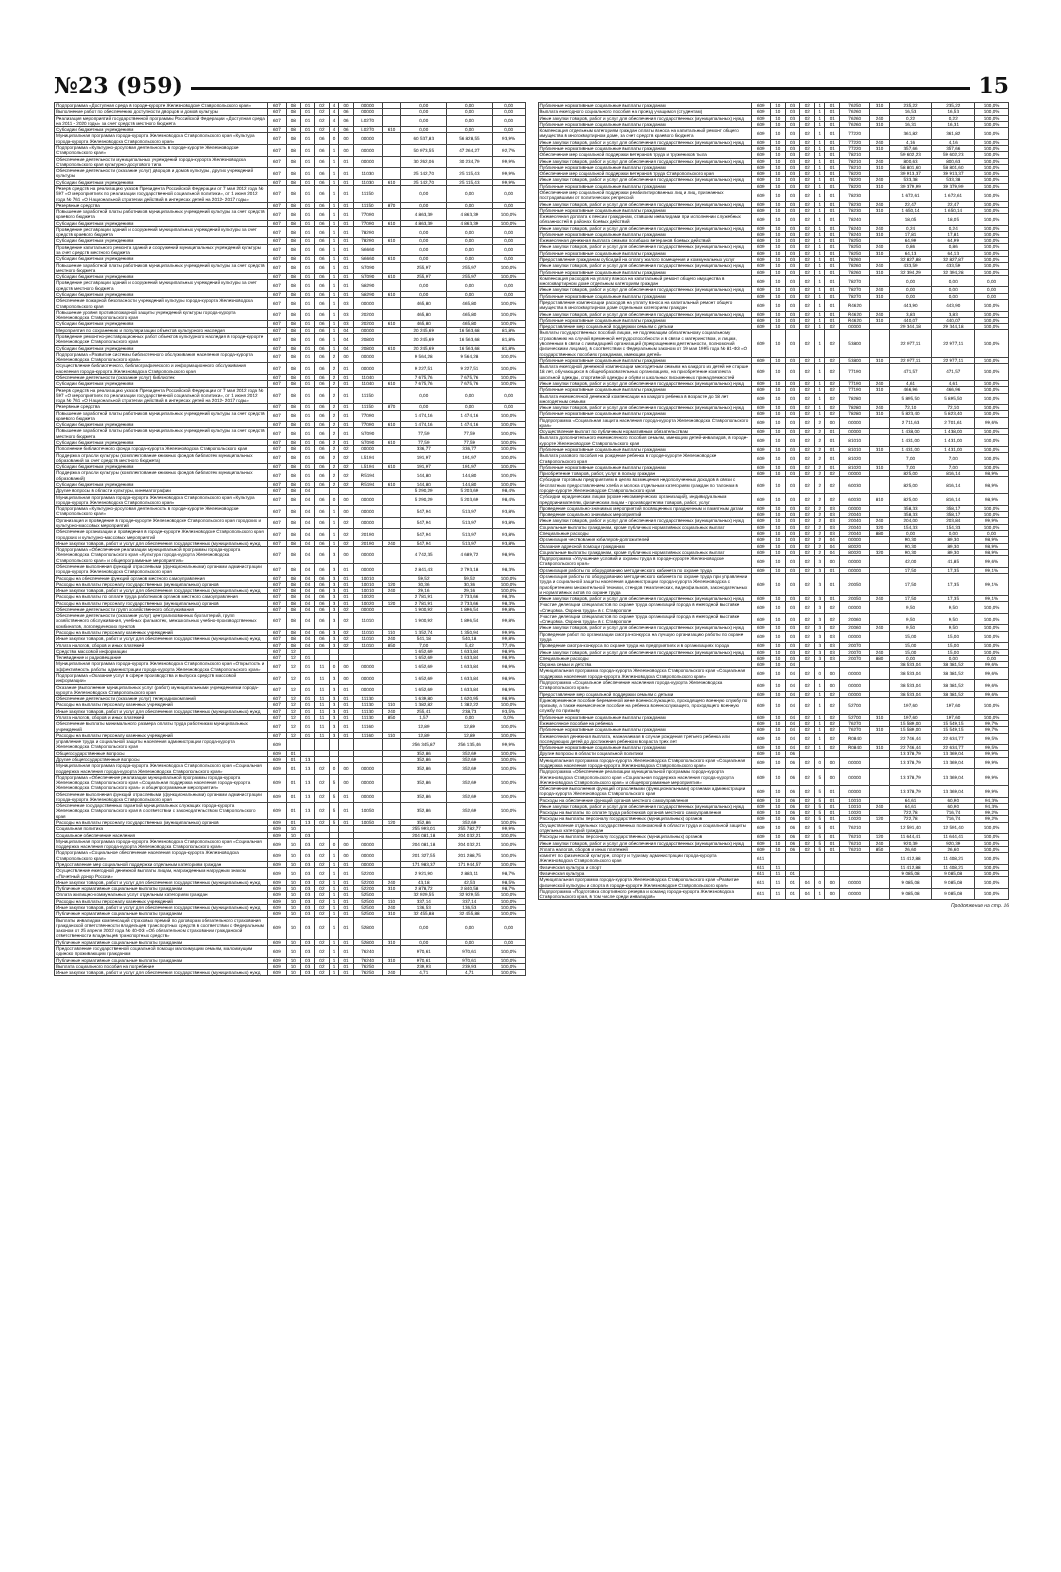№23 (959) 15
| Подпрограмма «Доступная среда в городе-курорте Железноводске Ставропольского края» | 607 | 08 | 01 | 02 | 4 | 00 | 00000 | | 0,00 | 0,00 | 0,00 |
| Выполнение работ по обеспечению доступности дворцов и домов культуры | 607 | 08 | 01 | 02 | 4 | 06 | 00000 | | 0,00 | 0,00 | 0,00 |
| Реализация мероприятий государственной программы Российской Федерации «Доступная среда на 2011 - 2020 годы» за счет средств местного бюджета | 607 | 08 | 01 | 02 | 4 | 06 | L0270 | | 0,00 | 0,00 | 0,00 |
| Субсидии бюджетным учреждениям | 607 | 08 | 01 | 02 | 4 | 06 | L0270 | 610 | 0,00 | 0,00 | 0,00 |
| Муниципальная программа города-курорта Железноводска Ставропольского края «Культура города-курорта Железноводска Ставропольского края» | 607 | 08 | 01 | 06 | 0 | 00 | 00000 | | 60 537,83 | 56 828,55 | 93,9% |
| Подпрограмма «Культурно-досуговая деятельность в городе-курорте Железноводске Ставропольского края» | 607 | 08 | 01 | 06 | 1 | 00 | 00000 | | 50 973,55 | 47 264,27 | 92,7% |
| Обеспечение деятельности муниципальных учреждений города-курорта Железноводска Ставропольского края культурно-досугового типа | 607 | 08 | 01 | 06 | 1 | 01 | 00000 | | 30 262,06 | 30 234,79 | 99,9% |
| Обеспечение деятельности (оказание услуг) дворцов и домов культуры, других учреждений культуры | 607 | 08 | 01 | 06 | 1 | 01 | 11030 | | 25 142,70 | 25 115,43 | 99,9% |
| Субсидии бюджетным учреждениям | 607 | 08 | 01 | 06 | 1 | 01 | 11030 | 610 | 25 142,70 | 25 115,43 | 99,9% |
| Резерв средств на реализацию указов Президента Российской Федерации от 7 мая 2012 года № 597 «О мероприятиях по реализации государственной социальной политики», от 1 июня 2012 года № 761 «О Национальной стратегии действий в интересах детей на 2012- 2017 годы» | 607 | 08 | 01 | 06 | 1 | 01 | 11150 | | 0,00 | 0,00 | 0,00 |
| Резервные средства | 607 | 08 | 01 | 06 | 1 | 01 | 11150 | 870 | 0,00 | 0,00 | 0,00 |
| Повышение заработной платы работников муниципальных учреждений культуры за счет средств краевого бюджета | 607 | 08 | 01 | 06 | 1 | 01 | 77090 | | 4 863,39 | 4 863,39 | 100,0% |
| Субсидии бюджетным учреждениям | 607 | 08 | 01 | 06 | 1 | 01 | 77090 | 610 | 4 863,39 | 4 863,39 | 100,0% |
| Проведение реставрации зданий и сооружений муниципальных учреждений культуры за счет средств краевого бюджета | 607 | 08 | 01 | 06 | 1 | 01 | 78290 | | 0,00 | 0,00 | 0,00 |
| Субсидии бюджетным учреждениям | 607 | 08 | 01 | 06 | 1 | 01 | 78290 | 610 | 0,00 | 0,00 | 0,00 |
| Проведение капитального ремонта зданий и сооружений муниципальных учреждений культуры за счет средств местного бюджета | 607 | 08 | 01 | 06 | 1 | 01 | S6660 | | 0,00 | 0,00 | 0,00 |
| Субсидии бюджетным учреждениям | 607 | 08 | 01 | 06 | 1 | 01 | S6660 | 610 | 0,00 | 0,00 | 0,00 |
| Повышение заработной платы работников муниципальных учреждений культуры за счет средств местного бюджета | 607 | 08 | 01 | 06 | 1 | 01 | S7090 | | 255,97 | 255,97 | 100,0% |
| Субсидии бюджетным учреждениям | 607 | 08 | 01 | 06 | 1 | 01 | S7090 | 610 | 255,97 | 255,97 | 100,0% |
| Проведение реставрации зданий и сооружений муниципальных учреждений культуры за счет средств местного бюджета | 607 | 08 | 01 | 06 | 1 | 01 | S8290 | | 0,00 | 0,00 | 0,00 |
| Субсидии бюджетным учреждениям | 607 | 08 | 01 | 06 | 1 | 01 | S8290 | 610 | 0,00 | 0,00 | 0,00 |
| Обеспечение пожарной безопасности учреждений культуры города-курорта Железноводска Ставропольского края | 607 | 08 | 01 | 06 | 1 | 03 | 00000 | | 465,80 | 465,80 | 100,0% |
| Повышение уровня противопожарной защиты учреждений культуры города-курорта Железноводска Ставропольского края | 607 | 08 | 01 | 06 | 1 | 03 | 20200 | | 465,80 | 465,80 | 100,0% |
| Субсидии бюджетным учреждениям | 607 | 08 | 01 | 06 | 1 | 03 | 20200 | 610 | 465,80 | 465,80 | 100,0% |
| Мероприятия по сохранению и популяризации объектов культурного наследия | 607 | 08 | 01 | 06 | 1 | 04 | 00000 | | 20 245,69 | 16 563,68 | 81,8% |
| Проведение ремонтно-реставрационных работ объектов культурного наследия в городе-курорте Железноводске Ставропольского края | 607 | 08 | 01 | 06 | 1 | 04 | 20800 | | 20 245,69 | 16 563,68 | 81,8% |
| Субсидии бюджетным учреждениям | 607 | 08 | 01 | 06 | 1 | 04 | 20800 | 610 | 20 245,69 | 16 563,68 | 81,8% |
| Подпрограмма «Развитие системы библиотечного обслуживания населения города-курорта Железноводска Ставропольского края» | 607 | 08 | 01 | 06 | 2 | 00 | 00000 | | 9 564,28 | 9 564,28 | 100,0% |
| Осуществление библиотечного, библиографического и информационного обслуживания населения города-курорта Железноводска Ставропольского края | 607 | 08 | 01 | 06 | 2 | 01 | 00000 | | 9 227,51 | 9 227,51 | 100,0% |
| Обеспечение деятельности (оказание услуг) библиотек | 607 | 08 | 01 | 06 | 2 | 01 | 11040 | | 7 675,76 | 7 675,76 | 100,0% |
| Субсидии бюджетным учреждениям | 607 | 08 | 01 | 06 | 2 | 01 | 11040 | 610 | 7 675,76 | 7 675,76 | 100,0% |
| Резерв средств на реализацию указов Президента Российской Федерации от 7 мая 2012 года № 597 «О мероприятиях по реализации государственной социальной политики», от 1 июня 2012 года № 761 «О Национальной стратегии действий в интересах детей на 2012- 2017 годы» | 607 | 08 | 01 | 06 | 2 | 01 | 11150 | | 0,00 | 0,00 | 0,00 |
| Резервные средства | 607 | 08 | 01 | 06 | 2 | 01 | 11150 | 870 | 0,00 | 0,00 | 0,00 |
| Повышение заработной платы работников муниципальных учреждений культуры за счет средств краевого бюджета | 607 | 08 | 01 | 06 | 2 | 01 | 77090 | | 1 474,16 | 1 474,16 | 100,0% |
| Субсидии бюджетным учреждениям | 607 | 08 | 01 | 06 | 2 | 01 | 77090 | 610 | 1 474,16 | 1 474,16 | 100,0% |
| Повышение заработной платы работников муниципальных учреждений культуры за счет средств местного бюджета | 607 | 08 | 01 | 06 | 2 | 01 | S7090 | | 77,59 | 77,59 | 100,0% |
| Субсидии бюджетным учреждениям | 607 | 08 | 01 | 06 | 2 | 01 | S7090 | 610 | 77,59 | 77,59 | 100,0% |
| Пополнение библиотечного фонда города-курорта Железноводска Ставропольского края | 607 | 08 | 01 | 06 | 2 | 02 | 00000 | | 336,77 | 336,77 | 100,0% |
| Поддержка отрасли культуры (комплектование книжных фондов библиотек муниципальных образований за счет средств местного бюджета) | 607 | 08 | 01 | 06 | 2 | 02 | L5194 | | 191,97 | 191,97 | 100,0% |
| Субсидии бюджетным учреждениям | 607 | 08 | 01 | 06 | 2 | 02 | L5194 | 610 | 191,97 | 191,97 | 100,0% |
| Поддержка отрасли культуры (комплектование книжных фондов библиотек муниципальных образований) | 607 | 08 | 01 | 06 | 2 | 02 | R5194 | | 144,80 | 144,80 | 100,0% |
| Субсидии бюджетным учреждениям | 607 | 08 | 01 | 06 | 2 | 02 | R5194 | 610 | 144,80 | 144,80 | 100,0% |
| Другие вопросы в области культуры, кинематографии | 607 | 08 | 04 | | | | | | 5 290,29 | 5 203,69 | 98,4% |
| Муниципальная программа города-курорта Железноводска Ставропольского края «Культура города-курорта Железноводска Ставропольского края» | 607 | 08 | 04 | 06 | 0 | 00 | 00000 | | 5 290,29 | 5 203,69 | 98,4% |
| Подпрограмма «Культурно-досуговая деятельность в городе-курорте Железноводске Ставропольского края» | 607 | 08 | 04 | 06 | 1 | 00 | 00000 | | 547,94 | 513,97 | 93,8% |
| Организация и проведение в городе-курорте Железноводске Ставропольского края городских и культурно-массовых мероприятий | 607 | 08 | 04 | 06 | 1 | 02 | 00000 | | 547,94 | 513,97 | 93,8% |
| Обеспечение организации и проведения в городе-курорте Железноводске Ставропольского края городских и культурно-массовых мероприятий | 607 | 08 | 04 | 06 | 1 | 02 | 20190 | | 547,94 | 513,97 | 93,8% |
| Иные закупки товаров, работ и услуг для обеспечения государственных (муниципальных) нужд | 607 | 08 | 04 | 06 | 1 | 02 | 20190 | 240 | 547,94 | 513,97 | 93,8% |
| Подпрограмма «Обеспечение реализации муниципальной программы города-курорта Железноводска Ставропольского края «Культура города-курорта Железноводска Ставропольского края» и общепрограммные мероприятия» | 607 | 08 | 04 | 06 | 3 | 00 | 00000 | | 4 742,35 | 4 689,72 | 98,9% |
| Обеспечение выполнения функций отраслевыми (функциональными) органами администрации города-курорта Железноводска Ставропольского края | 607 | 08 | 04 | 06 | 3 | 01 | 00000 | | 2 841,43 | 2 793,18 | 98,3% |
| Расходы на обеспечение функций органов местного самоуправления | 607 | 08 | 04 | 06 | 3 | 01 | 10010 | | 59,52 | 59,52 | 100,0% |
| Расходы на выплаты персоналу государственных (муниципальных) органов | 607 | 08 | 04 | 06 | 3 | 01 | 10010 | 120 | 30,36 | 30,36 | 100,0% |
| Иные закупки товаров, работ и услуг для обеспечения государственных (муниципальных) нужд | 607 | 08 | 04 | 06 | 3 | 01 | 10010 | 240 | 29,16 | 29,16 | 100,0% |
| Расходы на выплаты по оплате труда работников органов местного самоуправления | 607 | 08 | 04 | 06 | 3 | 01 | 10020 | | 2 781,91 | 2 733,66 | 98,3% |
| Расходы на выплаты персоналу государственных (муниципальных) органов | 607 | 08 | 04 | 06 | 3 | 01 | 10020 | 120 | 2 781,91 | 2 733,66 | 98,3% |
| Обеспечение деятельности групп хозяйственного обслуживания | 607 | 08 | 04 | 06 | 3 | 02 | 00000 | | 1 900,92 | 1 896,54 | 99,8% |
| Обеспечение деятельности (оказание услуг) централизованных бухгалтерий, групп хозяйственного обслуживания, учебных фильмотек, межшкольных учебно-производственных комбинатов, логопедических пунктов | 607 | 08 | 04 | 06 | 3 | 02 | 11010 | | 1 900,92 | 1 896,54 | 99,8% |
| Расходы на выплаты персоналу казенных учреждений | 607 | 08 | 04 | 06 | 3 | 02 | 11010 | 110 | 1 352,74 | 1 350,94 | 99,9% |
| Иные закупки товаров, работ и услуг для обеспечения государственных (муниципальных) нужд | 607 | 08 | 04 | 06 | 3 | 02 | 11010 | 240 | 541,18 | 540,18 | 99,8% |
| Уплата налогов, сборов и иных платежей | 607 | 08 | 04 | 06 | 3 | 02 | 11010 | 850 | 7,00 | 5,42 | 77,4% |
| Средства массовой информации | 607 | 12 | | | | | | | 1 652,69 | 1 633,84 | 98,9% |
| Телевидение и радиовещание | 607 | 12 | 01 | | | | | | 1 652,69 | 1 633,84 | 98,9% |
| Муниципальная программа города-курорта Железноводска Ставропольского края «Открытость и эффективность работы администрации города-курорта Железноводска Ставропольского края» | 607 | 12 | 01 | 11 | 0 | 00 | 00000 | | 1 652,69 | 1 633,84 | 98,9% |
| Подпрограмма «Оказание услуг в сфере производства и выпуска средств массовой информации» | 607 | 12 | 01 | 11 | 3 | 00 | 00000 | | 1 652,69 | 1 633,84 | 98,9% |
| Оказание (выполнение муниципальных услуг (работ) муниципальными учреждениями города-курорта Железноводска Ставропольского края | 607 | 12 | 01 | 11 | 3 | 01 | 00000 | | 1 652,69 | 1 633,84 | 98,9% |
| Обеспечение деятельности (оказание услуг) телерадиокомпаний | 607 | 12 | 01 | 11 | 3 | 01 | 11130 | | 1 639,80 | 1 620,95 | 98,9% |
| Расходы на выплаты персоналу казенных учреждений | 607 | 12 | 01 | 11 | 3 | 01 | 11130 | 110 | 1 382,82 | 1 382,22 | 100,0% |
| Иные закупки товаров, работ и услуг для обеспечения государственных (муниципальных) нужд | 607 | 12 | 01 | 11 | 3 | 01 | 11130 | 240 | 255,41 | 238,73 | 93,5% |
| Уплата налогов, сборов и иных платежей | 607 | 12 | 01 | 11 | 3 | 01 | 11130 | 850 | 1,57 | 0,00 | 0,0% |
| Обеспечение выплаты минимального размера оплаты труда работникам муниципальных учреждений | 607 | 12 | 01 | 11 | 3 | 01 | 11160 | | 12,89 | 12,89 | 100,0% |
| Расходы на выплаты персоналу казенных учреждений | 607 | 12 | 01 | 11 | 3 | 01 | 11160 | 110 | 12,89 | 12,89 | 100,0% |
| управление труда и социальной защиты населения администрации города-курорта Железноводска Ставропольского края | 609 | | | | | | | | 256 345,87 | 256 135,46 | 99,9% |
| Общегосударственные вопросы | 609 | 01 | | | | | | | 352,86 | 352,69 | 100,0% |
| Другие общегосударственные вопросы | 609 | 01 | 13 | | | | | | 352,86 | 352,69 | 100,0% |
| Муниципальная программа города-курорта Железноводска Ставропольского края «Социальная поддержка населения города-курорта Железноводска Ставропольского края» | 609 | 01 | 13 | 02 | 0 | 00 | 00000 | | 352,86 | 352,69 | 100,0% |
| Подпрограмма «Обеспечение реализации муниципальной программы города-курорта Железноводска Ставропольского края «Социальная поддержка населения города-курорта Железноводска Ставропольского края» и общепрограммные мероприятия» | 609 | 01 | 13 | 02 | 5 | 00 | 00000 | | 352,86 | 352,69 | 100,0% |
| Обеспечение выполнения функций отраслевыми (функциональными) органами администрации города-курорта Железноводска Ставропольского края | 609 | 01 | 13 | 02 | 5 | 01 | 00000 | | 352,86 | 352,69 | 100,0% |
| Обеспечение государственных гарантий муниципальных служащих города-курорта Железноводска Ставропольского края в соответствии с законодательством Ставропольского края | 609 | 01 | 13 | 02 | 5 | 01 | 10050 | | 352,86 | 352,69 | 100,0% |
| Расходы на выплаты персоналу государственных (муниципальных) органов | 609 | 01 | 13 | 02 | 5 | 01 | 10050 | 120 | 352,86 | 352,69 | 100,0% |
| Социальная политика | 609 | 10 | | | | | | | 255 993,01 | 255 782,77 | 99,9% |
| Социальное обеспечение населения | 609 | 10 | 03 | | | | | | 204 081,18 | 204 032,21 | 100,0% |
| Муниципальная программа города-курорта Железноводска Ставропольского края «Социальная поддержка населения города-курорта Железноводска Ставропольского края» | 609 | 10 | 03 | 02 | 0 | 00 | 00000 | | 204 081,18 | 204 032,21 | 100,0% |
| Подпрограмма «Социальное обеспечение населения города-курорта Железноводска Ставропольского края» | 609 | 10 | 03 | 02 | 1 | 00 | 00000 | | 201 327,55 | 201 288,75 | 100,0% |
| Предоставление мер социальной поддержки отдельным категориям граждан | 609 | 10 | 03 | 02 | 1 | 01 | 00000 | | 171 983,37 | 171 944,57 | 100,0% |
| Осуществление ежегодной денежной выплаты лицам, награжденным нагрудным знаком «Почетный донор России» | 609 | 10 | 03 | 02 | 1 | 01 | 52200 | | 2 921,90 | 2 883,11 | 98,7% |
| Иные закупки товаров, работ и услуг для обеспечения государственных (муниципальных) нужд | 609 | 10 | 03 | 02 | 1 | 01 | 52200 | 240 | 43,18 | 42,53 | 98,5% |
| Публичные нормативные социальные выплаты гражданам | 609 | 10 | 03 | 02 | 1 | 01 | 52200 | 310 | 2 878,72 | 2 840,58 | 98,7% |
| Оплата жилищно-коммунальных услуг отдельным категориям граждан | 609 | 10 | 03 | 02 | 1 | 01 | 52500 | | 32 929,55 | 32 929,55 | 100,0% |
| Расходы на выплаты персоналу казенных учреждений | 609 | 10 | 03 | 02 | 1 | 01 | 52500 | 110 | 337,14 | 337,14 | 100,0% |
| Иные закупки товаров, работ и услуг для обеспечения государственных (муниципальных) нужд | 609 | 10 | 03 | 02 | 1 | 01 | 52500 | 240 | 136,53 | 136,53 | 100,0% |
| Публичные нормативные социальные выплаты гражданам | 609 | 10 | 03 | 02 | 1 | 01 | 52500 | 310 | 32 455,88 | 32 455,88 | 100,0% |
| Выплаты инвалидам компенсаций страховых премий по договорам обязательного страхования гражданской ответственности владельцев транспортных средств в соответствии с Федеральным законом от 25 апреля 2002 года № 40-ФЗ «Об обязательном страховании гражданской ответственности владельцев транспортных средств» | 609 | 10 | 03 | 02 | 1 | 01 | 52800 | | 0,00 | 0,00 | 0,00 |
| Публичные нормативные социальные выплаты гражданам | 609 | 10 | 03 | 02 | 1 | 01 | 52800 | 310 | 0,00 | 0,00 | 0,00 |
| Предоставление государственной социальной помощи малоимущим семьям, малоимущим одиноко проживающим гражданам | 609 | 10 | 03 | 02 | 1 | 01 | 76240 | | 970,61 | 970,61 | 100,0% |
| Публичные нормативные социальные выплаты гражданам | 609 | 10 | 03 | 02 | 1 | 01 | 76240 | 310 | 970,61 | 970,61 | 100,0% |
| Выплата социального пособия на погребение | 609 | 10 | 03 | 02 | 1 | 01 | 76250 | | 239,93 | 239,93 | 100,0% |
| Иные закупки товаров, работ и услуг для обеспечения государственных (муниципальных) нужд | 609 | 10 | 03 | 02 | 1 | 01 | 76250 | 240 | 4,71 | 4,71 | 100,0% |
| Публичные нормативные социальные выплаты гражданам | 609 | 10 | 03 | 02 | 1 | 01 | 76250 | 310 | 235,22 | 235,22 | 100,0% |
| Выплата ежегодного социального пособия на проезд учащимся (студентам) | 609 | 10 | 03 | 02 | 1 | 01 | 76260 | | 16,53 | 16,53 | 100,0% |
| Иные закупки товаров, работ и услуг для обеспечения государственных (муниципальных) нужд | 609 | 10 | 03 | 02 | 1 | 01 | 76260 | 240 | 0,22 | 0,22 | 100,0% |
| Публичные нормативные социальные выплаты гражданам | 609 | 10 | 03 | 02 | 1 | 01 | 76260 | 310 | 16,31 | 16,31 | 100,0% |
| Компенсация отдельным категориям граждан оплаты взноса на капитальный ремонт общего имущества в многоквартирном доме, за счет средств краевого бюджета | 609 | 10 | 03 | 02 | 1 | 01 | 77220 | | 361,82 | 361,82 | 100,0% |
| Иные закупки товаров, работ и услуг для обеспечения государственных (муниципальных) нужд | 609 | 10 | 03 | 02 | 1 | 01 | 77220 | 240 | 4,16 | 4,16 | 100,0% |
| Публичные нормативные социальные выплаты гражданам | 609 | 10 | 03 | 02 | 1 | 01 | 77220 | 310 | 357,66 | 357,66 | 100,0% |
| Обеспечение мер социальной поддержки ветеранов труда и тружеников тыла | 609 | 10 | 03 | 02 | 1 | 01 | 78210 | | 59 602,23 | 59 602,23 | 100,0% |
| Иные закупки товаров, работ и услуг для обеспечения государственных (муниципальных) нужд | 609 | 10 | 03 | 02 | 1 | 01 | 78210 | 240 | 800,63 | 800,63 | 100,0% |
| Публичные нормативные социальные выплаты гражданам | 609 | 10 | 03 | 02 | 1 | 01 | 78210 | 310 | 58 801,60 | 58 801,60 | 100,0% |
| Обеспечение мер социальной поддержки ветеранов труда Ставропольского края | 609 | 10 | 03 | 02 | 1 | 01 | 78220 | | 39 913,37 | 39 913,37 | 100,0% |
| Иные закупки товаров, работ и услуг для обеспечения государственных (муниципальных) нужд | 609 | 10 | 03 | 02 | 1 | 01 | 78220 | 240 | 533,38 | 533,38 | 100,0% |
| Публичные нормативные социальные выплаты гражданам | 609 | 10 | 03 | 02 | 1 | 01 | 78220 | 310 | 39 379,99 | 39 379,99 | 100,0% |
| Обеспечение мер социальной поддержки реабилитированных лиц и лиц, признанных пострадавшими от политических репрессий | 609 | 10 | 03 | 02 | 1 | 01 | 78230 | | 1 672,61 | 1 672,61 | 100,0% |
| Иные закупки товаров, работ и услуг для обеспечения государственных (муниципальных) нужд | 609 | 10 | 03 | 02 | 1 | 01 | 78230 | 240 | 22,47 | 22,47 | 100,0% |
| Публичные нормативные социальные выплаты гражданам | 609 | 10 | 03 | 02 | 1 | 01 | 78230 | 310 | 1 650,14 | 1 650,14 | 100,0% |
| Ежемесячная доплата к пенсии гражданам, ставшим инвалидами при исполнении служебных обязанностей в районах боевых действий | 609 | 10 | 03 | 02 | 1 | 01 | 78240 | | 18,05 | 18,05 | 100,0% |
| Иные закупки товаров, работ и услуг для обеспечения государственных (муниципальных) нужд | 609 | 10 | 03 | 02 | 1 | 01 | 78240 | 240 | 0,24 | 0,24 | 100,0% |
| Публичные нормативные социальные выплаты гражданам | 609 | 10 | 03 | 02 | 1 | 01 | 78240 | 310 | 17,81 | 17,81 | 100,0% |
| Ежемесячная денежная выплата семьям погибших ветеранов боевых действий | 609 | 10 | 03 | 02 | 1 | 01 | 78250 | | 64,99 | 64,99 | 100,0% |
| Иные закупки товаров, работ и услуг для обеспечения государственных (муниципальных) нужд | 609 | 10 | 03 | 02 | 1 | 01 | 78250 | 240 | 0,86 | 0,86 | 100,0% |
| Публичные нормативные социальные выплаты гражданам | 609 | 10 | 03 | 02 | 1 | 01 | 78250 | 310 | 64,13 | 64,13 | 100,0% |
| Предоставление гражданам субсидий на оплату жилого помещения и коммунальных услуг | 609 | 10 | 03 | 02 | 1 | 01 | 78260 | | 32 827,88 | 32 827,87 | 100,0% |
| Иные закупки товаров, работ и услуг для обеспечения государственных (муниципальных) нужд | 609 | 10 | 03 | 02 | 1 | 01 | 78260 | 240 | 433,59 | 433,59 | 100,0% |
| Публичные нормативные социальные выплаты гражданам | 609 | 10 | 03 | 02 | 1 | 01 | 78260 | 310 | 32 394,29 | 32 394,28 | 100,0% |
| Компенсация расходов на уплату взноса на капитальный ремонт общего имущества в многоквартирном доме отдельным категориям граждан | 609 | 10 | 03 | 02 | 1 | 01 | 78270 | | 0,00 | 0,00 | 0,00 |
| Иные закупки товаров, работ и услуг для обеспечения государственных (муниципальных) нужд | 609 | 10 | 03 | 02 | 1 | 01 | 78270 | 240 | 0,00 | 0,00 | 0,00 |
| Публичные нормативные социальные выплаты гражданам | 609 | 10 | 03 | 02 | 1 | 01 | 78270 | 310 | 0,00 | 0,00 | 0,00 |
| Предоставление компенсации расходов на уплату взноса на капитальный ремонт общего имущества в многоквартирном доме отдельным категориям граждан | 609 | 10 | 03 | 02 | 1 | 01 | R4620 | | 443,90 | 443,90 | 100,0% |
| Иные закупки товаров, работ и услуг для обеспечения государственных (муниципальных) нужд | 609 | 10 | 03 | 02 | 1 | 01 | R4620 | 240 | 3,83 | 3,83 | 100,0% |
| Публичные нормативные социальные выплаты гражданам | 609 | 10 | 03 | 02 | 1 | 01 | R4620 | 310 | 440,07 | 440,07 | 100,0% |
| Предоставление мер социальной поддержки семьям с детьми | 609 | 10 | 03 | 02 | 1 | 02 | 00000 | | 29 344,18 | 29 344,18 | 100,0% |
| Выплаты государственных пособий лицам, не подлежащим обязательному социальному страхованию на случай временной нетрудоспособности и в связи с материнством, и лицам, уволенным в связи с ликвидацией организаций (прекращением деятельности, полномочий физическими лицами), в соответствии с Федеральным законом от 19 мая 1995 года № 81-ФЗ «О государственных пособиях гражданам, имеющим детей» | 609 | 10 | 03 | 02 | 1 | 02 | 53800 | | 22 977,11 | 22 977,11 | 100,0% |
| Публичные нормативные социальные выплаты гражданам | 609 | 10 | 03 | 02 | 1 | 02 | 53800 | 310 | 22 977,11 | 22 977,11 | 100,0% |
| Выплата ежегодной денежной компенсации многодетным семьям на каждого из детей не старше 18 лет, обучающихся в общеобразовательных организациях, на приобретение комплекта школьной одежды, спортивной одежды и обуви и школьных письменных принадлежностей | 609 | 10 | 03 | 02 | 1 | 02 | 77190 | | 471,57 | 471,57 | 100,0% |
| Иные закупки товаров, работ и услуг для обеспечения государственных (муниципальных) нужд | 609 | 10 | 03 | 02 | 1 | 02 | 77190 | 240 | 4,61 | 4,61 | 100,0% |
| Публичные нормативные социальные выплаты гражданам | 609 | 10 | 03 | 02 | 1 | 02 | 77190 | 310 | 466,96 | 466,96 | 100,0% |
| Выплата ежемесячной денежной компенсации на каждого ребенка в возрасте до 18 лет многодетным семьям | 609 | 10 | 03 | 02 | 1 | 02 | 78280 | | 5 895,50 | 5 895,50 | 100,0% |
| Иные закупки товаров, работ и услуг для обеспечения государственных (муниципальных) нужд | 609 | 10 | 03 | 02 | 1 | 02 | 78280 | 240 | 72,10 | 72,10 | 100,0% |
| Публичные нормативные социальные выплаты гражданам | 609 | 10 | 03 | 02 | 1 | 02 | 78280 | 310 | 5 823,40 | 5 823,40 | 100,0% |
| Подпрограмма «Социальная защита населения города-курорта Железноводска Ставропольского края» | 609 | 10 | 03 | 02 | 2 | 00 | 00000 | | 2 711,63 | 2 701,61 | 99,6% |
| Осуществление выплат по публичным нормативным обязательствам | 609 | 10 | 03 | 02 | 2 | 01 | 00000 | | 1 438,00 | 1 438,00 | 100,0% |
| Выплата дополнительного ежемесячного пособия семьям, имеющим детей-инвалидов, в городе-курорте Железноводске Ставропольского края | 609 | 10 | 03 | 02 | 2 | 01 | 81010 | | 1 431,00 | 1 431,00 | 100,0% |
| Публичные нормативные социальные выплаты гражданам | 609 | 10 | 03 | 02 | 2 | 01 | 81010 | 310 | 1 431,00 | 1 431,00 | 100,0% |
| Выплата разового пособия на рождение ребенка в городе-курорте Железноводске Ставропольского края | 609 | 10 | 03 | 02 | 2 | 01 | 81020 | | 7,00 | 7,00 | 100,0% |
| Публичные нормативные социальные выплаты гражданам | 609 | 10 | 03 | 02 | 2 | 01 | 81020 | 310 | 7,00 | 7,00 | 100,0% |
| Приобретение товаров, работ, услуг в пользу граждан | 609 | 10 | 03 | 02 | 2 | 02 | 00000 | | 825,00 | 816,14 | 98,9% |
| Субсидии торговым предприятиям в целях возмещения недополученных доходов в связи с бесплатным предоставлением хлеба и молока отдельным категориям граждан по талонам в городе-курорте Железноводске Ставропольского края | 609 | 10 | 03 | 02 | 2 | 02 | 60030 | | 825,00 | 816,14 | 98,9% |
| Субсидии юридическим лицам (кроме некоммерческих организаций), индивидуальным предпринимателям, физическим лицам - производителям товаров, работ, услуг | 609 | 10 | 03 | 02 | 2 | 02 | 60030 | 810 | 825,00 | 816,14 | 98,9% |
| Проведение социально-значимых мероприятий посвященных праздничным и памятным датам | 609 | 10 | 03 | 02 | 2 | 03 | 00000 | | 358,33 | 358,17 | 100,0% |
| Проведение социально значимых мероприятий | 609 | 10 | 03 | 02 | 2 | 03 | 20040 | | 358,33 | 358,17 | 100,0% |
| Иные закупки товаров, работ и услуг для обеспечения государственных (муниципальных) нужд | 609 | 10 | 03 | 02 | 2 | 03 | 20040 | 240 | 204,00 | 203,84 | 99,9% |
| Социальные выплаты гражданам, кроме публичных нормативных социальных выплат | 609 | 10 | 03 | 02 | 2 | 03 | 20040 | 320 | 154,33 | 154,33 | 100,0% |
| Специальные расходы | 609 | 10 | 03 | 02 | 2 | 03 | 20040 | 880 | 0,00 | 0,00 | 0,00 |
| Организация чествования юбиляров-долгожителей | 609 | 10 | 03 | 02 | 2 | 04 | 00000 | | 90,30 | 89,30 | 98,9% |
| Оказание адресной помощи гражданам | 609 | 10 | 03 | 02 | 2 | 04 | 80020 | | 90,30 | 89,30 | 98,9% |
| Социальные выплаты гражданам, кроме публичных нормативных социальных выплат | 609 | 10 | 03 | 02 | 2 | 04 | 80020 | 320 | 90,30 | 89,30 | 98,9% |
| Подпрограмма «Улучшение условий и охраны труда в городе-курорте Железноводске Ставропольского края» | 609 | 10 | 03 | 02 | 3 | 00 | 00000 | | 42,00 | 41,85 | 99,6% |
| Организация работы по оборудованию методического кабинета по охране труда | 609 | 10 | 03 | 02 | 3 | 01 | 00000 | | 17,50 | 17,35 | 99,1% |
| Организация работы по оборудованию методического кабинета по охране труда при управлении труда и социальной защиты населения администрации города-курорта Железноводска с приобретением множительной техники, стендов тематических, видеофильмов, законодательных и нормативных актов по охране труда | 609 | 10 | 03 | 02 | 3 | 01 | 20050 | | 17,50 | 17,35 | 99,1% |
| Иные закупки товаров, работ и услуг для обеспечения государственных (муниципальных) нужд | 609 | 10 | 03 | 02 | 3 | 01 | 20050 | 240 | 17,50 | 17,35 | 99,1% |
| Участие делегации специалистов по охране труда организаций города в ежегодной выставке «Спецовка. Охрана труда» в г. Ставрополе | 609 | 10 | 03 | 02 | 3 | 02 | 00000 | | 9,50 | 9,50 | 100,0% |
| Участие делегации специалистов по охране труда организаций города в ежегодной выставке «Спецовка. Охрана труда» в г. Ставрополе | 609 | 10 | 03 | 02 | 3 | 02 | 20060 | | 9,50 | 9,50 | 100,0% |
| Иные закупки товаров, работ и услуг для обеспечения государственных (муниципальных) нужд | 609 | 10 | 03 | 02 | 3 | 02 | 20060 | 240 | 9,50 | 9,50 | 100,0% |
| Проведение работ по организации смотра-конкурса на лучшую организацию работы по охране труда | 609 | 10 | 03 | 02 | 3 | 03 | 00000 | | 15,00 | 15,00 | 100,0% |
| Проведение смотра-конкурса по охране труда на предприятиях и в организациях города | 609 | 10 | 03 | 02 | 3 | 03 | 20070 | | 15,00 | 15,00 | 100,0% |
| Иные закупки товаров, работ и услуг для обеспечения государственных (муниципальных) нужд | 609 | 10 | 03 | 02 | 3 | 03 | 20070 | 240 | 15,00 | 15,00 | 100,0% |
| Специальные расходы | 609 | 10 | 03 | 02 | 3 | 03 | 20070 | 880 | 0,00 | 0,00 | 0,00 |
| Охрана семьи и детства | 609 | 10 | 04 | | | | | | 38 533,04 | 38 381,52 | 99,6% |
| Муниципальная программа города-курорта Железноводска Ставропольского края «Социальная поддержка населения города-курорта Железноводска Ставропольского края» | 609 | 10 | 04 | 02 | 0 | 00 | 00000 | | 38 533,04 | 38 381,52 | 99,6% |
| Подпрограмма «Социальное обеспечение населения города-курорта Железноводска Ставропольского края» | 609 | 10 | 04 | 02 | 1 | 00 | 00000 | | 38 533,04 | 38 381,52 | 99,6% |
| Предоставление мер социальной поддержки семьям с детьми | 609 | 10 | 04 | 02 | 1 | 02 | 00000 | | 38 533,04 | 38 381,52 | 99,6% |
| Единовременное пособие беременной жене военнослужащего, проходящего военную службу по призыву, а также ежемесячное пособие на ребенка военнослужащего, проходящего военную службу по призыву | 609 | 10 | 04 | 02 | 1 | 02 | 52700 | | 197,60 | 197,60 | 100,0% |
| Публичные нормативные социальные выплаты гражданам | 609 | 10 | 04 | 02 | 1 | 02 | 52700 | 310 | 197,60 | 197,60 | 100,0% |
| Ежемесячное пособие на ребенка | 609 | 10 | 04 | 02 | 1 | 02 | 76270 | | 15 589,00 | 15 549,15 | 99,7% |
| Публичные нормативные социальные выплаты гражданам | 609 | 10 | 04 | 02 | 1 | 02 | 76270 | 310 | 15 589,00 | 15 549,15 | 99,7% |
| Ежемесячная денежная выплата, назначаемая в случае рождения третьего ребенка или последующих детей до достижения ребенком возраста трех лет | 609 | 10 | 04 | 02 | 1 | 02 | R0840 | | 22 746,44 | 22 634,77 | 99,5% |
| Публичные нормативные социальные выплаты гражданам | 609 | 10 | 04 | 02 | 1 | 02 | R0840 | 310 | 22 746,44 | 22 634,77 | 99,5% |
| Другие вопросы в области социальной политики | 609 | 10 | 06 | | | | | | 13 378,79 | 13 369,04 | 99,9% |
| Муниципальная программа города-курорта Железноводска Ставропольского края «Социальная поддержка населения города-курорта Железноводска Ставропольского края» | 609 | 10 | 06 | 02 | 0 | 00 | 00000 | | 13 378,79 | 13 369,04 | 99,9% |
| Подпрограмма «Обеспечение реализации муниципальной программы города-курорта Железноводска Ставропольского края «Социальная поддержка населения города-курорта Железноводска Ставропольского края» и общепрограммные мероприятия» | 609 | 10 | 06 | 02 | 5 | 00 | 00000 | | 13 378,79 | 13 369,04 | 99,9% |
| Обеспечение выполнения функций отраслевыми (функциональными) органами администрации города-курорта Железноводска Ставропольского края | 609 | 10 | 06 | 02 | 5 | 01 | 00000 | | 13 378,79 | 13 369,04 | 99,9% |
| Расходы на обеспечение функций органов местного самоуправления | 609 | 10 | 06 | 02 | 5 | 01 | 10010 | | 64,61 | 60,90 | 94,3% |
| Иные закупки товаров, работ и услуг для обеспечения государственных (муниципальных) нужд | 609 | 10 | 06 | 02 | 5 | 01 | 10010 | 240 | 64,61 | 60,90 | 94,3% |
| Расходы на выплаты по оплате труда работников органов местного самоуправления | 609 | 10 | 06 | 02 | 5 | 01 | 10020 | | 722,78 | 716,74 | 99,2% |
| Расходы на выплаты персоналу государственных (муниципальных) органов | 609 | 10 | 06 | 02 | 5 | 01 | 10020 | 120 | 722,78 | 716,74 | 99,2% |
| Осуществление отдельных государственных полномочий в области труда и социальной защиты отдельных категорий граждан | 609 | 10 | 06 | 02 | 5 | 01 | 76210 | | 12 591,40 | 12 591,40 | 100,0% |
| Расходы на выплаты персоналу государственных (муниципальных) органов | 609 | 10 | 06 | 02 | 5 | 01 | 76210 | 120 | 11 644,41 | 11 644,41 | 100,0% |
| Иные закупки товаров, работ и услуг для обеспечения государственных (муниципальных) нужд | 609 | 10 | 06 | 02 | 5 | 01 | 76210 | 240 | 920,39 | 920,39 | 100,0% |
| Уплата налогов, сборов и иных платежей | 609 | 10 | 06 | 02 | 5 | 01 | 76210 | 850 | 26,60 | 26,60 | 100,0% |
| комитет по физической культуре, спорту и туризму администрации города-курорта Железноводска Ставропольского края | 611 | | | | | | | | 11 412,88 | 11 408,21 | 100,0% |
| Физическая культура и спорт | 611 | 11 | | | | | | | 11 412,88 | 11 408,21 | 100,0% |
| Физическая культура | 611 | 11 | 01 | | | | | | 9 085,08 | 9 085,08 | 100,0% |
| Муниципальная программа города-курорта Железноводска Ставропольского края «Развитие физической культуры и спорта в городе-курорте Железноводске Ставропольского края» | 611 | 11 | 01 | 04 | 0 | 00 | 00000 | | 9 085,08 | 9 085,08 | 100,0% |
| Подпрограмма «Подготовка спортивного резерва и команд города-курорта Железноводска Ставропольского края, в том числе среди инвалидов» | 611 | 11 | 01 | 04 | 1 | 00 | 00000 | | 9 085,08 | 9 085,08 | 100,0% |
Продолжение на стр. 16